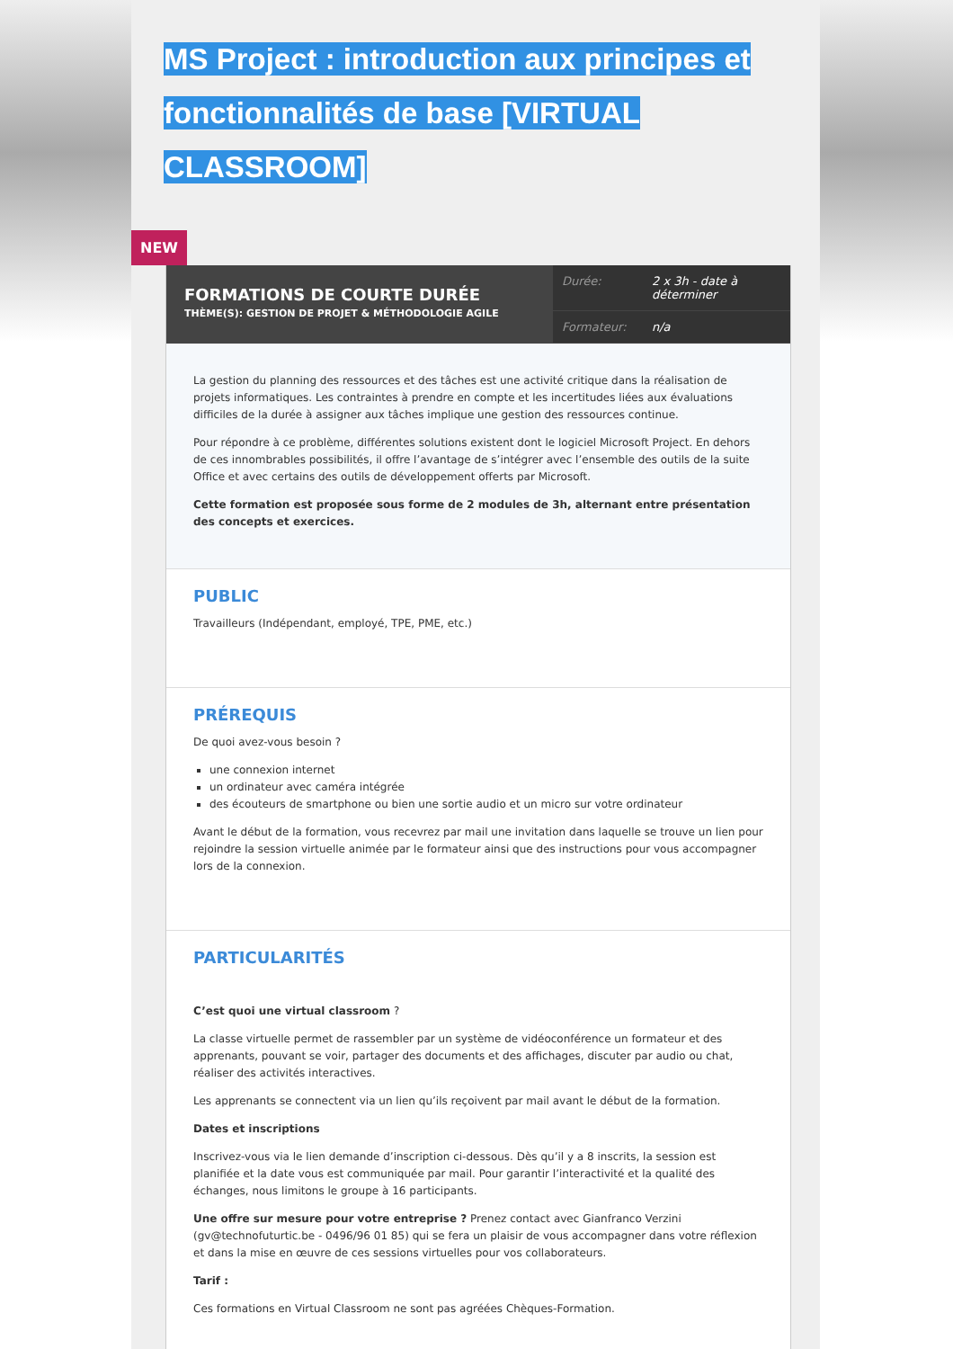MS Project : introduction aux principes et fonctionnalités de base [VIRTUAL CLASSROOM]
NEW
FORMATIONS DE COURTE DURÉE
THÈME(S): GESTION DE PROJET & MÉTHODOLOGIE AGILE
| Durée: | 2 x 3h - date à déterminer |
| Formateur: | n/a |
La gestion du planning des ressources et des tâches est une activité critique dans la réalisation de projets informatiques. Les contraintes à prendre en compte et les incertitudes liées aux évaluations difficiles de la durée à assigner aux tâches implique une gestion des ressources continue.
Pour répondre à ce problème, différentes solutions existent dont le logiciel Microsoft Project. En dehors de ces innombrables possibilités, il offre l’avantage de s’intégrer avec l’ensemble des outils de la suite Office et avec certains des outils de développement offerts par Microsoft.
Cette formation est proposée sous forme de 2 modules de 3h, alternant entre présentation des concepts et exercices.
PUBLIC
Travailleurs (Indépendant, employé, TPE, PME, etc.)
PRÉREQUIS
De quoi avez-vous besoin ?
une connexion internet
un ordinateur avec caméra intégrée
des écouteurs de smartphone ou bien une sortie audio et un micro sur votre ordinateur
Avant le début de la formation, vous recevrez par mail une invitation dans laquelle se trouve un lien pour rejoindre la session virtuelle animée par le formateur ainsi que des instructions pour vous accompagner lors de la connexion.
PARTICULARITÉS
C’est quoi une virtual classroom ?
La classe virtuelle permet de rassembler par un système de vidéoconférence un formateur et des apprenants, pouvant se voir, partager des documents et des affichages, discuter par audio ou chat, réaliser des activités interactives.
Les apprenants se connectent via un lien qu’ils reçoivent par mail avant le début de la formation.
Dates et inscriptions
Inscrivez-vous via le lien demande d’inscription ci-dessous. Dès qu’il y a 8 inscrits, la session est planifiée et la date vous est communiquée par mail. Pour garantir l’interactivité et la qualité des échanges, nous limitons le groupe à 16 participants.
Une offre sur mesure pour votre entreprise ? Prenez contact avec Gianfranco Verzini (gv@technofuturtic.be - 0496/96 01 85) qui se fera un plaisir de vous accompagner dans votre réflexion et dans la mise en œuvre de ces sessions virtuelles pour vos collaborateurs.
Tarif :
Ces formations en Virtual Classroom ne sont pas agréées Chèques-Formation.